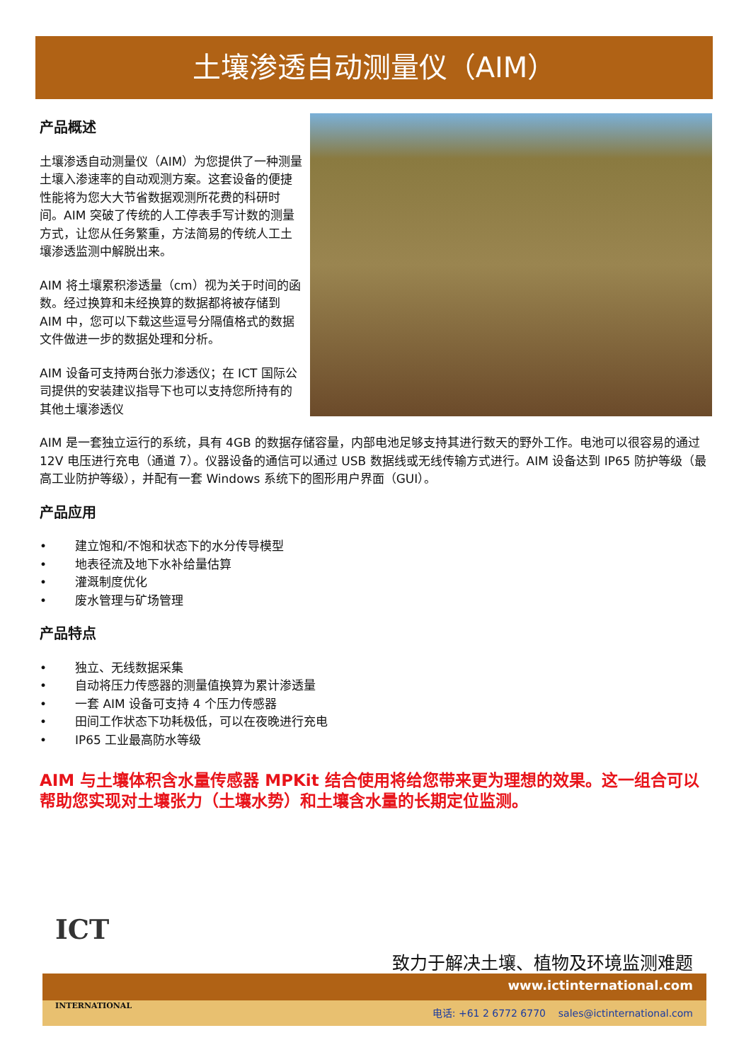土壤渗透自动测量仪（AIM）
产品概述
土壤渗透自动测量仪（AIM）为您提供了一种测量土壤入渗速率的自动观测方案。这套设备的便捷性能将为您大大节省数据观测所花费的科研时间。AIM 突破了传统的人工停表手写计数的测量方式，让您从任务繁重，方法简易的传统人工土壤渗透监测中解脱出来。
AIM 将土壤累积渗透量（cm）视为关于时间的函数。经过换算和未经换算的数据都将被存储到 AIM 中，您可以下载这些逗号分隔值格式的数据文件做进一步的数据处理和分析。
AIM 设备可支持两台张力渗透仪；在 ICT 国际公司提供的安装建议指导下也可以支持您所持有的其他土壤渗透仪
AIM 是一套独立运行的系统，具有 4GB 的数据存储容量，内部电池足够支持其进行数天的野外工作。电池可以很容易的通过 12V 电压进行充电（通道 7）。仪器设备的通信可以通过 USB 数据线或无线传输方式进行。AIM 设备达到 IP65 防护等级（最高工业防护等级），并配有一套 Windows 系统下的图形用户界面（GUI）。
产品应用
• 建立饱和/不饱和状态下的水分传导模型
• 地表径流及地下水补给量估算
• 灌溉制度优化
• 废水管理与矿场管理
产品特点
• 独立、无线数据采集
• 自动将压力传感器的测量值换算为累计渗透量
• 一套 AIM 设备可支持 4 个压力传感器
• 田间工作状态下功耗极低，可以在夜晚进行充电
• IP65 工业最高防水等级
AIM 与土壤体积含水量传感器 MPKit 结合使用将给您带来更为理想的效果。这一组合可以帮助您实现对土壤张力（土壤水势）和土壤含水量的长期定位监测。
ICT
INTERNATIONAL
致力于解决土壤、植物及环境监测难题
www.ictinternational.com
电话: +61 2 6772 6770 sales@ictinternational.com